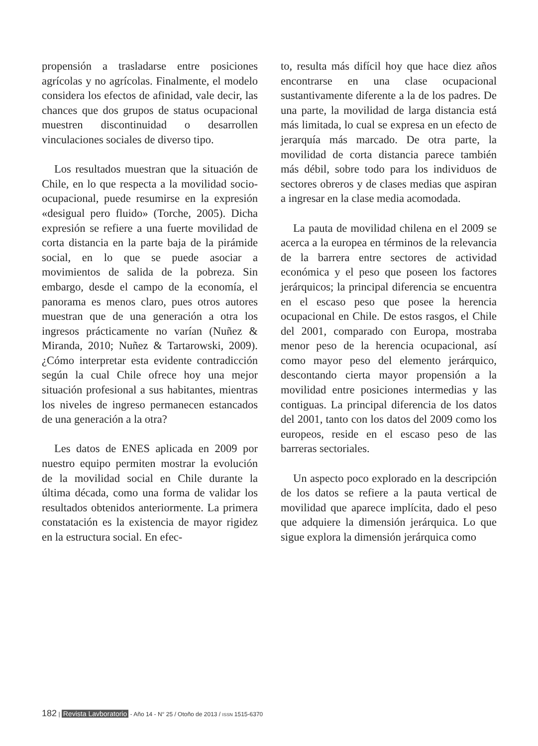propensión a trasladarse entre posiciones agrícolas y no agrícolas. Finalmente, el modelo considera los efectos de afinidad, vale decir, las chances que dos grupos de status ocupacional muestren discontinuidad o desarrollen vinculaciones sociales de diverso tipo.
Los resultados muestran que la situación de Chile, en lo que respecta a la movilidad socio-ocupacional, puede resumirse en la expresión «desigual pero fluido» (Torche, 2005). Dicha expresión se refiere a una fuerte movilidad de corta distancia en la parte baja de la pirámide social, en lo que se puede asociar a movimientos de salida de la pobreza. Sin embargo, desde el campo de la economía, el panorama es menos claro, pues otros autores muestran que de una generación a otra los ingresos prácticamente no varían (Nuñez & Miranda, 2010; Nuñez & Tartarowski, 2009). ¿Cómo interpretar esta evidente contradicción según la cual Chile ofrece hoy una mejor situación profesional a sus habitantes, mientras los niveles de ingreso permanecen estancados de una generación a la otra?
Les datos de ENES aplicada en 2009 por nuestro equipo permiten mostrar la evolución de la movilidad social en Chile durante la última década, como una forma de validar los resultados obtenidos anteriormente. La primera constatación es la existencia de mayor rigidez en la estructura social. En efec-
to, resulta más difícil hoy que hace diez años encontrarse en una clase ocupacional sustantivamente diferente a la de los padres. De una parte, la movilidad de larga distancia está más limitada, lo cual se expresa en un efecto de jerarquía más marcado. De otra parte, la movilidad de corta distancia parece también más débil, sobre todo para los individuos de sectores obreros y de clases medias que aspiran a ingresar en la clase media acomodada.
La pauta de movilidad chilena en el 2009 se acerca a la europea en términos de la relevancia de la barrera entre sectores de actividad económica y el peso que poseen los factores jerárquicos; la principal diferencia se encuentra en el escaso peso que posee la herencia ocupacional en Chile. De estos rasgos, el Chile del 2001, comparado con Europa, mostraba menor peso de la herencia ocupacional, así como mayor peso del elemento jerárquico, descontando cierta mayor propensión a la movilidad entre posiciones intermedias y las contiguas. La principal diferencia de los datos del 2001, tanto con los datos del 2009 como los europeos, reside en el escaso peso de las barreras sectoriales.
Un aspecto poco explorado en la descripción de los datos se refiere a la pauta vertical de movilidad que aparece implícita, dado el peso que adquiere la dimensión jerárquica. Lo que sigue explora la dimensión jerárquica como
182 | Revista Lavboratorio - Año 14 - N° 25 / Otoño de 2013 / ISSN 1515-6370